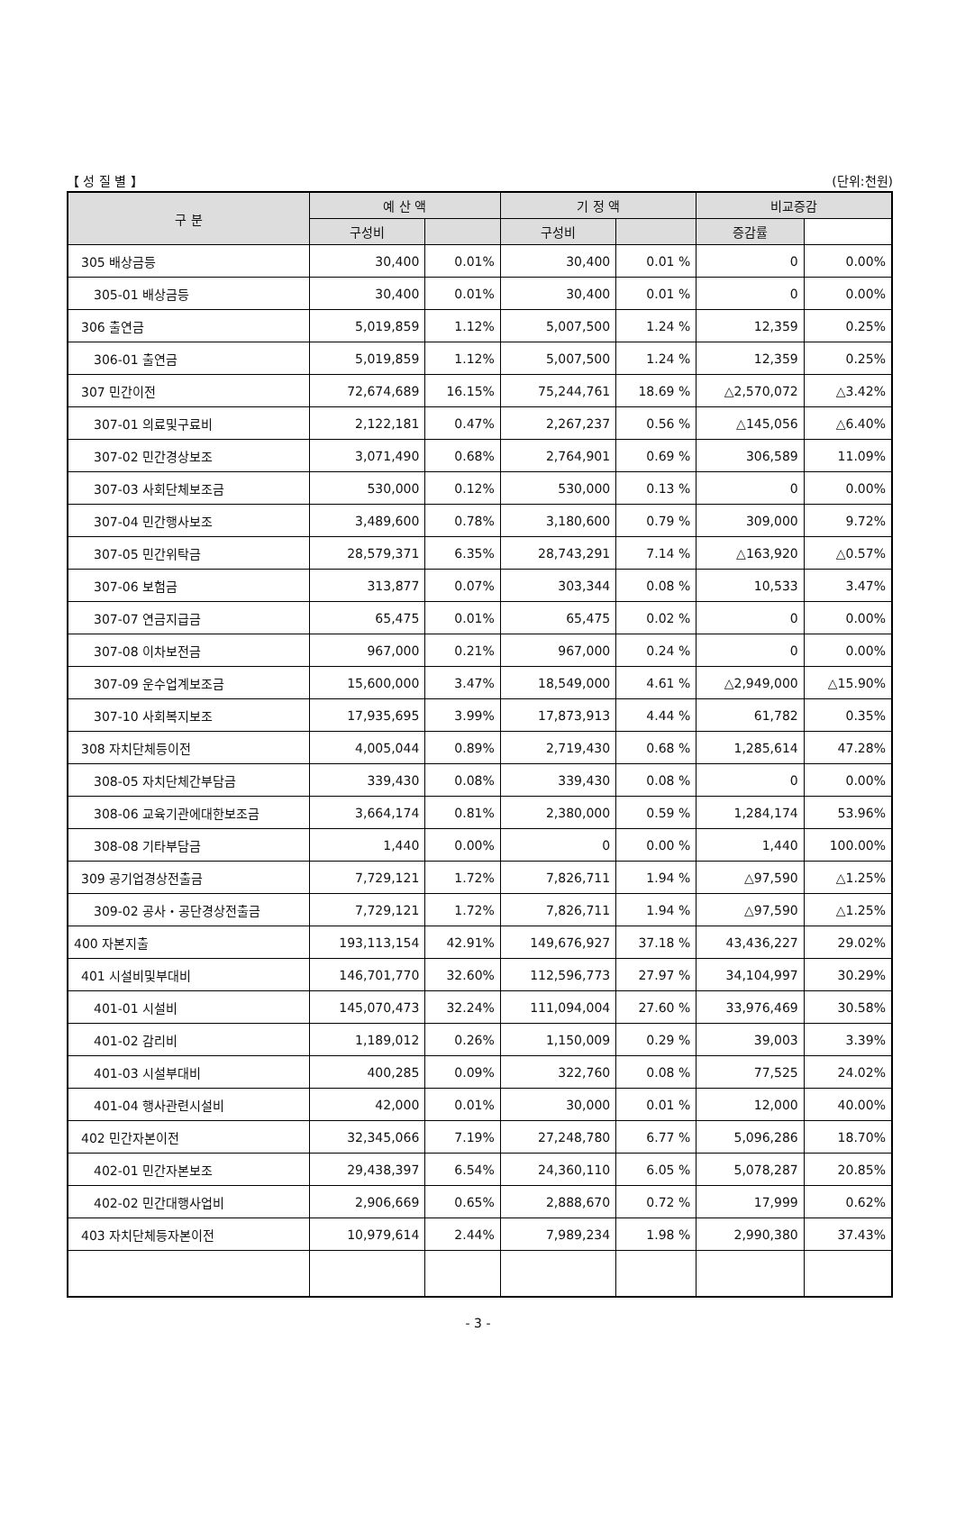【 성 질 별 】 (단위:천원)
| 구 분 | 예 산 액 | | 기 정 액 | | 비교증감 | |
| --- | --- | --- | --- | --- | --- | --- |
| | 구성비 | | 구성비 | | 증감률 | |
| 305 배상금등 | 30,400 | 0.01% | 30,400 | 0.01 % | 0 | 0.00% |
| 305-01 배상금등 | 30,400 | 0.01% | 30,400 | 0.01 % | 0 | 0.00% |
| 306 출연금 | 5,019,859 | 1.12% | 5,007,500 | 1.24 % | 12,359 | 0.25% |
| 306-01 출연금 | 5,019,859 | 1.12% | 5,007,500 | 1.24 % | 12,359 | 0.25% |
| 307 민간이전 | 72,674,689 | 16.15% | 75,244,761 | 18.69 % | △2,570,072 | △3.42% |
| 307-01 의료및구료비 | 2,122,181 | 0.47% | 2,267,237 | 0.56 % | △145,056 | △6.40% |
| 307-02 민간경상보조 | 3,071,490 | 0.68% | 2,764,901 | 0.69 % | 306,589 | 11.09% |
| 307-03 사회단체보조금 | 530,000 | 0.12% | 530,000 | 0.13 % | 0 | 0.00% |
| 307-04 민간행사보조 | 3,489,600 | 0.78% | 3,180,600 | 0.79 % | 309,000 | 9.72% |
| 307-05 민간위탁금 | 28,579,371 | 6.35% | 28,743,291 | 7.14 % | △163,920 | △0.57% |
| 307-06 보험금 | 313,877 | 0.07% | 303,344 | 0.08 % | 10,533 | 3.47% |
| 307-07 연금지급금 | 65,475 | 0.01% | 65,475 | 0.02 % | 0 | 0.00% |
| 307-08 이차보전금 | 967,000 | 0.21% | 967,000 | 0.24 % | 0 | 0.00% |
| 307-09 운수업계보조금 | 15,600,000 | 3.47% | 18,549,000 | 4.61 % | △2,949,000 | △15.90% |
| 307-10 사회복지보조 | 17,935,695 | 3.99% | 17,873,913 | 4.44 % | 61,782 | 0.35% |
| 308 자치단체등이전 | 4,005,044 | 0.89% | 2,719,430 | 0.68 % | 1,285,614 | 47.28% |
| 308-05 자치단체간부담금 | 339,430 | 0.08% | 339,430 | 0.08 % | 0 | 0.00% |
| 308-06 교육기관에대한보조금 | 3,664,174 | 0.81% | 2,380,000 | 0.59 % | 1,284,174 | 53.96% |
| 308-08 기타부담금 | 1,440 | 0.00% | 0 | 0.00 % | 1,440 | 100.00% |
| 309 공기업경상전출금 | 7,729,121 | 1.72% | 7,826,711 | 1.94 % | △97,590 | △1.25% |
| 309-02 공사・공단경상전출금 | 7,729,121 | 1.72% | 7,826,711 | 1.94 % | △97,590 | △1.25% |
| 400 자본지출 | 193,113,154 | 42.91% | 149,676,927 | 37.18 % | 43,436,227 | 29.02% |
| 401 시설비및부대비 | 146,701,770 | 32.60% | 112,596,773 | 27.97 % | 34,104,997 | 30.29% |
| 401-01 시설비 | 145,070,473 | 32.24% | 111,094,004 | 27.60 % | 33,976,469 | 30.58% |
| 401-02 감리비 | 1,189,012 | 0.26% | 1,150,009 | 0.29 % | 39,003 | 3.39% |
| 401-03 시설부대비 | 400,285 | 0.09% | 322,760 | 0.08 % | 77,525 | 24.02% |
| 401-04 행사관련시설비 | 42,000 | 0.01% | 30,000 | 0.01 % | 12,000 | 40.00% |
| 402 민간자본이전 | 32,345,066 | 7.19% | 27,248,780 | 6.77 % | 5,096,286 | 18.70% |
| 402-01 민간자본보조 | 29,438,397 | 6.54% | 24,360,110 | 6.05 % | 5,078,287 | 20.85% |
| 402-02 민간대행사업비 | 2,906,669 | 0.65% | 2,888,670 | 0.72 % | 17,999 | 0.62% |
| 403 자치단체등자본이전 | 10,979,614 | 2.44% | 7,989,234 | 1.98 % | 2,990,380 | 37.43% |
- 3 -